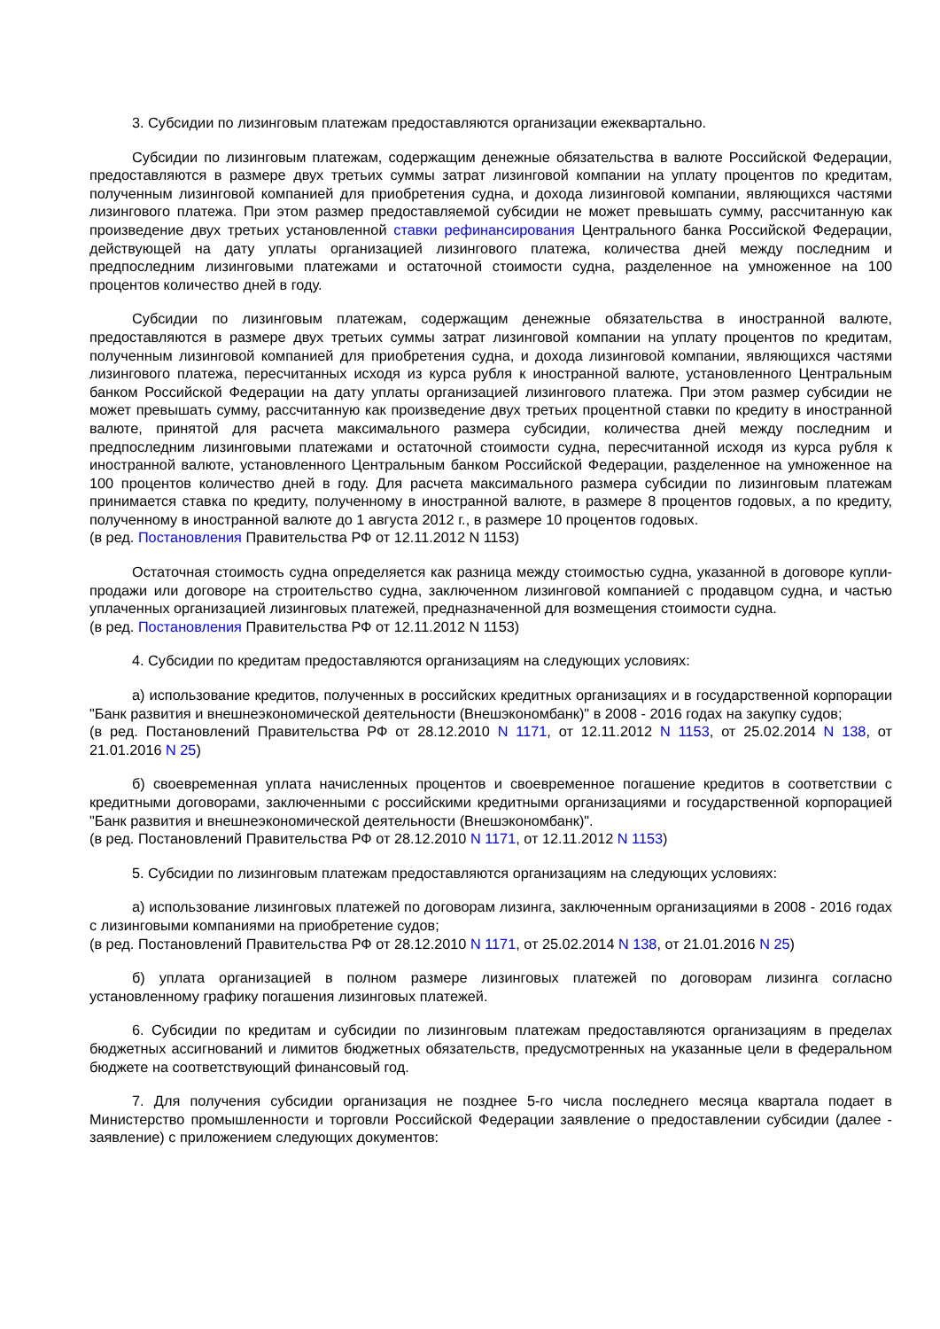3. Субсидии по лизинговым платежам предоставляются организации ежеквартально.
Субсидии по лизинговым платежам, содержащим денежные обязательства в валюте Российской Федерации, предоставляются в размере двух третьих суммы затрат лизинговой компании на уплату процентов по кредитам, полученным лизинговой компанией для приобретения судна, и дохода лизинговой компании, являющихся частями лизингового платежа. При этом размер предоставляемой субсидии не может превышать сумму, рассчитанную как произведение двух третьих установленной ставки рефинансирования Центрального банка Российской Федерации, действующей на дату уплаты организацией лизингового платежа, количества дней между последним и предпоследним лизинговыми платежами и остаточной стоимости судна, разделенное на умноженное на 100 процентов количество дней в году.
Субсидии по лизинговым платежам, содержащим денежные обязательства в иностранной валюте, предоставляются в размере двух третьих суммы затрат лизинговой компании на уплату процентов по кредитам, полученным лизинговой компанией для приобретения судна, и дохода лизинговой компании, являющихся частями лизингового платежа, пересчитанных исходя из курса рубля к иностранной валюте, установленного Центральным банком Российской Федерации на дату уплаты организацией лизингового платежа. При этом размер субсидии не может превышать сумму, рассчитанную как произведение двух третьих процентной ставки по кредиту в иностранной валюте, принятой для расчета максимального размера субсидии, количества дней между последним и предпоследним лизинговыми платежами и остаточной стоимости судна, пересчитанной исходя из курса рубля к иностранной валюте, установленного Центральным банком Российской Федерации, разделенное на умноженное на 100 процентов количество дней в году. Для расчета максимального размера субсидии по лизинговым платежам принимается ставка по кредиту, полученному в иностранной валюте, в размере 8 процентов годовых, а по кредиту, полученному в иностранной валюте до 1 августа 2012 г., в размере 10 процентов годовых.
(в ред. Постановления Правительства РФ от 12.11.2012 N 1153)
Остаточная стоимость судна определяется как разница между стоимостью судна, указанной в договоре купли-продажи или договоре на строительство судна, заключенном лизинговой компанией с продавцом судна, и частью уплаченных организацией лизинговых платежей, предназначенной для возмещения стоимости судна.
(в ред. Постановления Правительства РФ от 12.11.2012 N 1153)
4. Субсидии по кредитам предоставляются организациям на следующих условиях:
а) использование кредитов, полученных в российских кредитных организациях и в государственной корпорации "Банк развития и внешнеэкономической деятельности (Внешэкономбанк)" в 2008 - 2016 годах на закупку судов;
(в ред. Постановлений Правительства РФ от 28.12.2010 N 1171, от 12.11.2012 N 1153, от 25.02.2014 N 138, от 21.01.2016 N 25)
б) своевременная уплата начисленных процентов и своевременное погашение кредитов в соответствии с кредитными договорами, заключенными с российскими кредитными организациями и государственной корпорацией "Банк развития и внешнеэкономической деятельности (Внешэкономбанк)".
(в ред. Постановлений Правительства РФ от 28.12.2010 N 1171, от 12.11.2012 N 1153)
5. Субсидии по лизинговым платежам предоставляются организациям на следующих условиях:
а) использование лизинговых платежей по договорам лизинга, заключенным организациями в 2008 - 2016 годах с лизинговыми компаниями на приобретение судов;
(в ред. Постановлений Правительства РФ от 28.12.2010 N 1171, от 25.02.2014 N 138, от 21.01.2016 N 25)
б) уплата организацией в полном размере лизинговых платежей по договорам лизинга согласно установленному графику погашения лизинговых платежей.
6. Субсидии по кредитам и субсидии по лизинговым платежам предоставляются организациям в пределах бюджетных ассигнований и лимитов бюджетных обязательств, предусмотренных на указанные цели в федеральном бюджете на соответствующий финансовый год.
7. Для получения субсидии организация не позднее 5-го числа последнего месяца квартала подает в Министерство промышленности и торговли Российской Федерации заявление о предоставлении субсидии (далее - заявление) с приложением следующих документов: